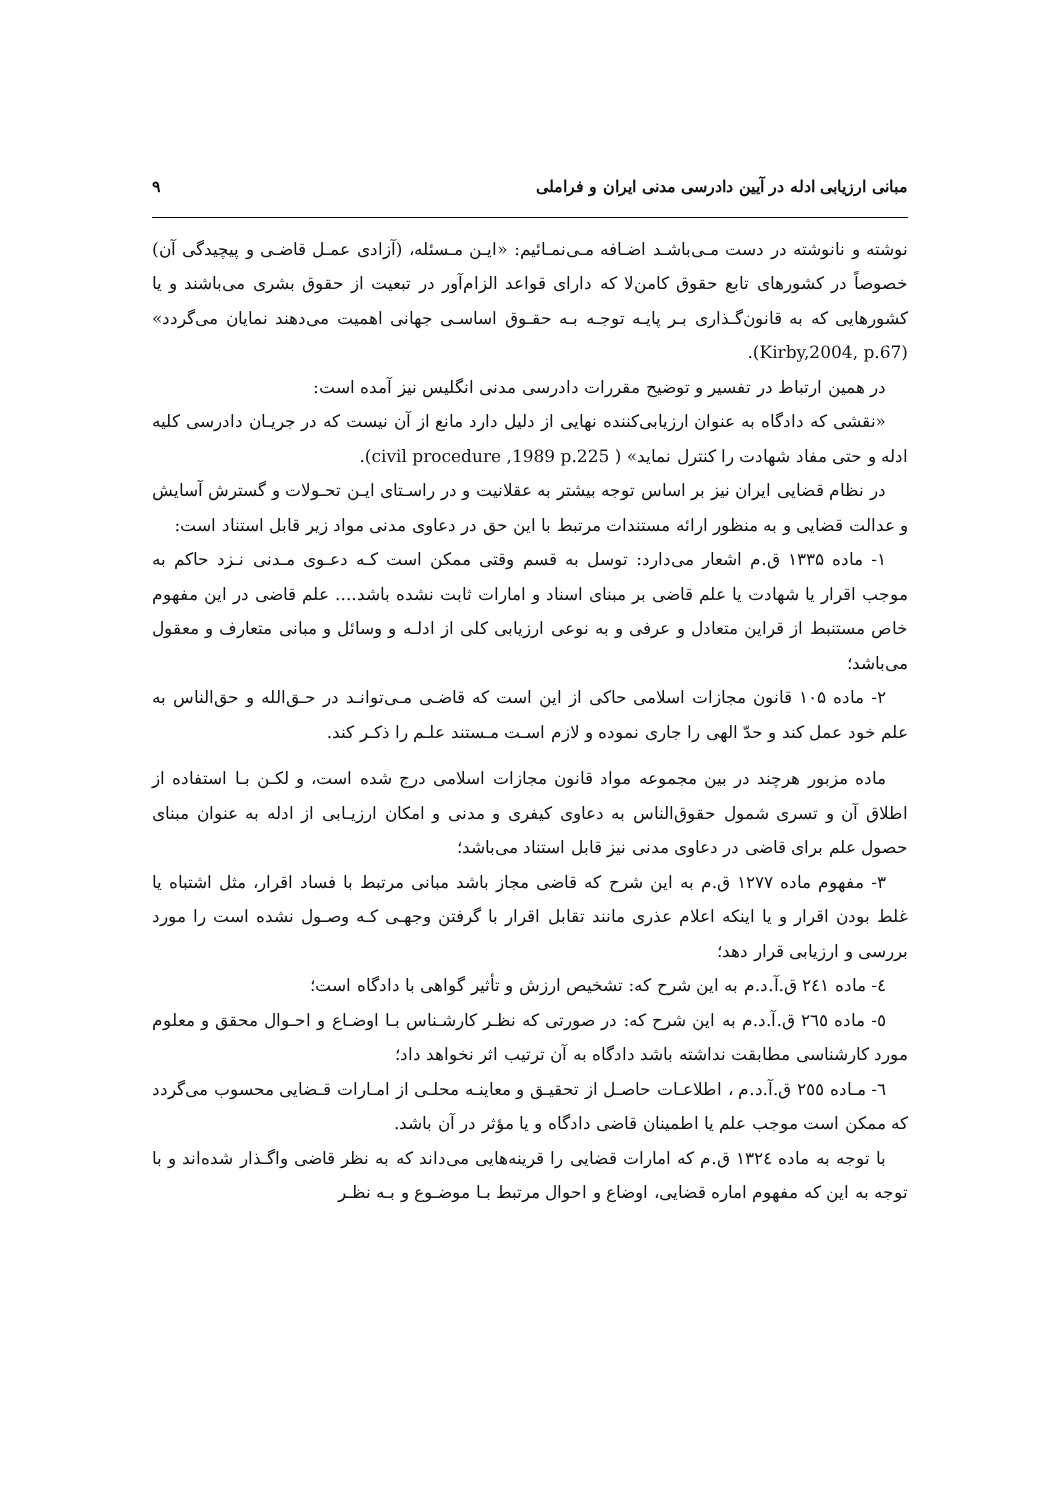مبانی ارزیابی ادله در آیین دادرسی مدنی ایران و فراملی ۹
نوشته و نانوشته در دست مـی‌باشـد اضـافه مـی‌نمـائیم: «ایـن مـسئله، (آزادی عمـل قاضـی و پیچیدگی آن) خصوصاً در کشورهای تابع حقوق کامن‌لا که دارای قواعد الزام‌آور در تبعیت از حقوق بشری می‌باشند و یا کشورهایی که به قانون‌گـذاری بـر پایـه توجـه بـه حقـوق اساسـی جهانی اهمیت می‌دهند نمایان می‌گردد» (Kirby,2004, p.67).
در همین ارتباط در تفسیر و توضیح مقررات دادرسی مدنی انگلیس نیز آمده است:
«نقشی که دادگاه به عنوان ارزیابی‌کننده نهایی از دلیل دارد مانع از آن نیست که در جریـان دادرسی کلیه ادله و حتی مفاد شهادت را کنترل نماید» ( civil procedure ,1989 p.225).
در نظام قضایی ایران نیز بر اساس توجه بیشتر به عقلانیت و در راسـتای ایـن تحـولات و گسترش آسایش و عدالت قضایی و به منظور ارائه مستندات مرتبط با این حق در دعاوی مدنی مواد زیر قابل استناد است:
۱- ماده ۱۳۳۵ ق.م اشعار می‌دارد: توسل به قسم وقتی ممکن است کـه دعـوی مـدنی نـزد حاکم به موجب اقرار یا شهادت یا علم قاضی بر مبنای اسناد و امارات ثابت نشده باشد.... علم قاضی در این مفهوم خاص مستنبط از قراین متعادل و عرفی و به نوعی ارزیابی کلی از ادلـه و وسائل و مبانی متعارف و معقول می‌باشد؛
۲- ماده ۱۰۵ قانون مجازات اسلامی حاکی از این است که قاضـی مـی‌توانـد در حـق‌الله و حق‌الناس به علم خود عمل کند و حدّ الهی را جاری نموده و لازم اسـت مـستند علـم را ذکـر کند.
ماده مزبور هرچند در بین مجموعه مواد قانون مجازات اسلامی درج شده است، و لکـن بـا استفاده از اطلاق آن و تسری شمول حقوق‌الناس به دعاوی کیفری و مدنی و امکان ارزیـابی از ادله به عنوان مبنای حصول علم برای قاضی در دعاوی مدنی نیز قابل استناد می‌باشد؛
۳- مفهوم ماده ۱۲۷۷ ق.م به این شرح که قاضی مجاز باشد مبانی مرتبط با فساد اقرار، مثل اشتباه یا غلط بودن اقرار و یا اینکه اعلام عذری مانند تقابل اقرار با گرفتن وجهـی کـه وصـول نشده است را مورد بررسی و ارزیابی قرار دهد؛
٤- ماده ٢٤١ ق.آ.د.م به این شرح که: تشخیص ارزش و تأثیر گواهی با دادگاه است؛
٥- ماده ٢٦٥ ق.آ.د.م به این شرح که: در صورتی که نظـر کارشـناس بـا اوضـاع و احـوال محقق و معلوم مورد کارشناسی مطابقت نداشته باشد دادگاه به آن ترتیب اثر نخواهد داد؛
٦- مـاده ٢٥٥ ق.آ.د.م ، اطلاعـات حاصـل از تحقیـق و معاینـه محلـی از امـارات قـضایی محسوب می‌گردد که ممکن است موجب علم یا اطمینان قاضی دادگاه و یا مؤثر در آن باشد.
با توجه به ماده ١٣٢٤ ق.م که امارات قضایی را قرینه‌هایی می‌داند که به نظر قاضی واگـذار شده‌اند و با توجه به این که مفهوم اماره قضایی، اوضاع و احوال مرتبط بـا موضـوع و بـه نظـر